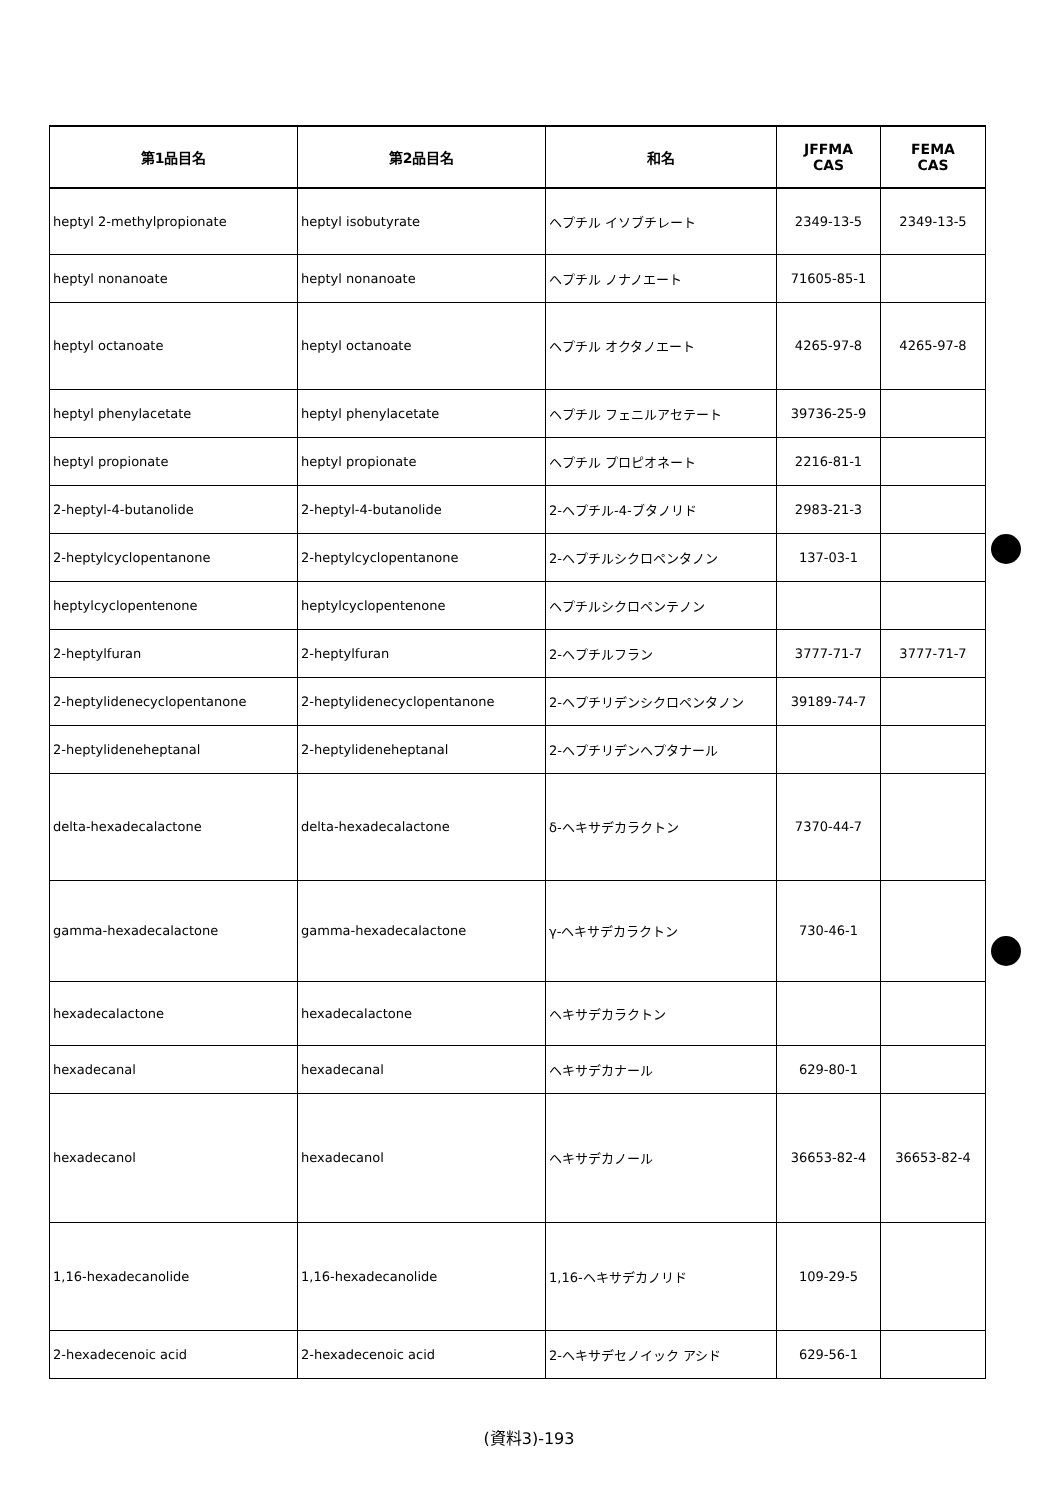| 第1品目名 | 第2品目名 | 和名 | JFFMA CAS | FEMA CAS |
| --- | --- | --- | --- | --- |
| heptyl 2-methylpropionate | heptyl isobutyrate | ヘプチル イソブチレート | 2349-13-5 | 2349-13-5 |
| heptyl nonanoate | heptyl nonanoate | ヘプチル ノナノエート | 71605-85-1 | |
| heptyl octanoate | heptyl octanoate | ヘプチル オクタノエート | 4265-97-8 | 4265-97-8 |
| heptyl phenylacetate | heptyl phenylacetate | ヘプチル フェニルアセテート | 39736-25-9 | |
| heptyl propionate | heptyl propionate | ヘプチル プロピオネート | 2216-81-1 | |
| 2-heptyl-4-butanolide | 2-heptyl-4-butanolide | 2-ヘプチル-4-ブタノリド | 2983-21-3 | |
| 2-heptylcyclopentanone | 2-heptylcyclopentanone | 2-ヘプチルシクロペンタノン | 137-03-1 | |
| heptylcyclopentenone | heptylcyclopentenone | ヘプチルシクロペンテノン | | |
| 2-heptylfuran | 2-heptylfuran | 2-ヘプチルフラン | 3777-71-7 | 3777-71-7 |
| 2-heptylidenecyclopentanone | 2-heptylidenecyclopentanone | 2-ヘプチリデンシクロペンタノン | 39189-74-7 | |
| 2-heptylideneheptanal | 2-heptylideneheptanal | 2-ヘプチリデンヘプタナール | | |
| delta-hexadecalactone | delta-hexadecalactone | δ-ヘキサデカラクトン | 7370-44-7 | |
| gamma-hexadecalactone | gamma-hexadecalactone | γ-ヘキサデカラクトン | 730-46-1 | |
| hexadecalactone | hexadecalactone | ヘキサデカラクトン | | |
| hexadecanal | hexadecanal | ヘキサデカナール | 629-80-1 | |
| hexadecanol | hexadecanol | ヘキサデカノール | 36653-82-4 | 36653-82-4 |
| 1,16-hexadecanolide | 1,16-hexadecanolide | 1,16-ヘキサデカノリド | 109-29-5 | |
| 2-hexadecenoic acid | 2-hexadecenoic acid | 2-ヘキサデセノイック アシド | 629-56-1 | |
(資料3)-193